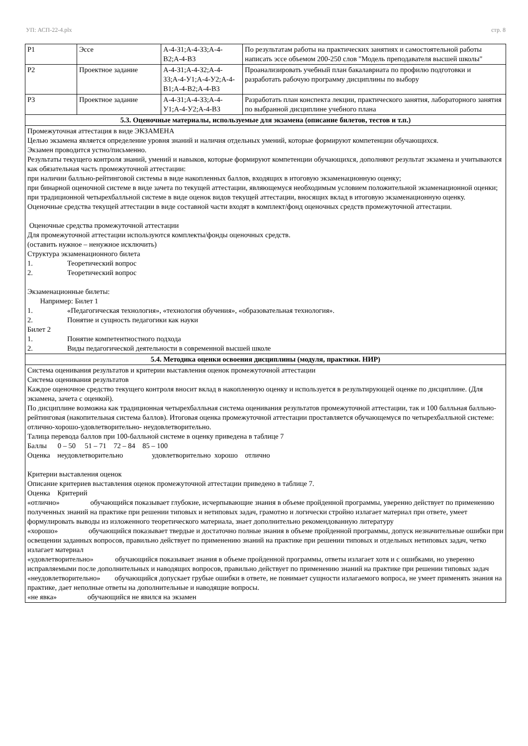УП: АСП-22-4.plx стр. 8
| Р1 | Эссе | А-4-З1;А-4-З3;А-4-В2;А-4-В3 | По результатам работы на практических занятиях и самостоятельной работы написать эссе объемом 200-250 слов "Модель преподавателя высшей школы" |
| Р2 | Проектное задание | А-4-З1;А-4-З2;А-4-З3;А-4-У1;А-4-У2;А-4-В1;А-4-В2;А-4-В3 | Проанализировать учебный план бакалавриата по профилю подготовки и разработать рабочую программу дисциплины по выбору |
| Р3 | Проектное задание | А-4-З1;А-4-З3;А-4-У1;А-4-У2;А-4-В3 | Разработать план конспекта лекции, практического занятия, лабораторного занятия по выбранной дисциплине учебного плана |
| 5.3. Оценочные материалы, используемые для экзамена (описание билетов, тестов и т.п.) | | | |
| Промежуточная аттестация в виде ЭКЗАМЕНА Целью экзамена является определение уровня знаний и наличия отдельных умений, которые формируют компетенции обучающихся. Экзамен проводится устно/письменно. Результаты текущего контроля знаний, умений и навыков, которые формируют компетенции обучающихся, дополняют результат экзамена и учитываются как обязательная часть промежуточной аттестации: при наличии балльно-рейтинговой системы в виде накопленных баллов, входящих в итоговую экзаменационную оценку; при бинарной оценочной системе в виде зачета по текущей аттестации, являющемуся необходимым условием положительной экзаменационной оценки; при традиционной четырехбалльной системе в виде оценок видов текущей аттестации, вносящих вклад в итоговую экзаменационную оценку. Оценочные средства текущей аттестации в виде составной части входят в комплект/фонд оценочных средств промежуточной аттестации. Оценочные средства промежуточной аттестации Для промежуточной аттестации используются комплекты/фонды оценочных средств. (оставить нужное – ненужное исключить) Структура экзаменационного билета 1. Теоретический вопрос 2. Теоретический вопрос Экзаменационные билеты: Например: Билет 1 1. «Педагогическая технология», «технология обучения», «образовательная технология». 2. Понятие и сущность педагогики как науки Билет 2 1. Понятие компетентностного подхода 2. Виды педагогической деятельности в современной высшей школе | | | |
| 5.4. Методика оценки освоения дисциплины (модуля, практики. НИР) | | | |
| Система оценивания результатов и критерии выставления оценок промежуточной аттестации Система оценивания результатов Каждое оценочное средство текущего контроля вносит вклад в накопленную оценку и используется в результирующей оценке по дисциплине. (Для экзамена, зачета с оценкой). По дисциплине возможна как традиционная четырехбалльная система оценивания результатов промежуточной аттестации, так и 100 балльная балльно-рейтинговая (накопительная система баллов). Итоговая оценка промежуточной аттестации проставляется обучающемуся по четырехбалльной системе: отлично-хорошо-удовлетворительно- неудовлетворительно. Талица перевода баллов при 100-балльной системе в оценку приведена в таблице 7 Баллы 0 – 50 51 – 71 72 – 84 85 – 100 Оценка неудовлетворительно удовлетворительно хорошо отлично Критерии выставления оценок Описание критериев выставления оценок промежуточной аттестации приведено в таблице 7. Оценка Критерий «отлично» обучающийся показывает глубокие, исчерпывающие знания в объеме пройденной программы, уверенно действует по применению полученных знаний на практике при решении типовых и нетиповых задач, грамотно и логически стройно излагает материал при ответе, умеет формулировать выводы из изложенного теоретического материала, знает дополнительно рекомендованную литературу «хорошо» обучающийся показывает твердые и достаточно полные знания в объеме пройденной программы, допуск незначительные ошибки при освещении заданных вопросов, правильно действует по применению знаний на практике при решении типовых и отдельных нетиповых задач, четко излагает материал «удовлетворительно» обучающийся показывает знания в объеме пройденной программы, ответы излагает хотя и с ошибками, но уверенно исправляемыми после дополнительных и наводящих вопросов, правильно действует по применению знаний на практике при решении типовых задач «неудовлетворительно» обучающийся допускает грубые ошибки в ответе, не понимает сущности излагаемого вопроса, не умеет применять знания на практике, дает неполные ответы на дополнительные и наводящие вопросы. «не явка» обучающийся не явился на экзамен | | | |